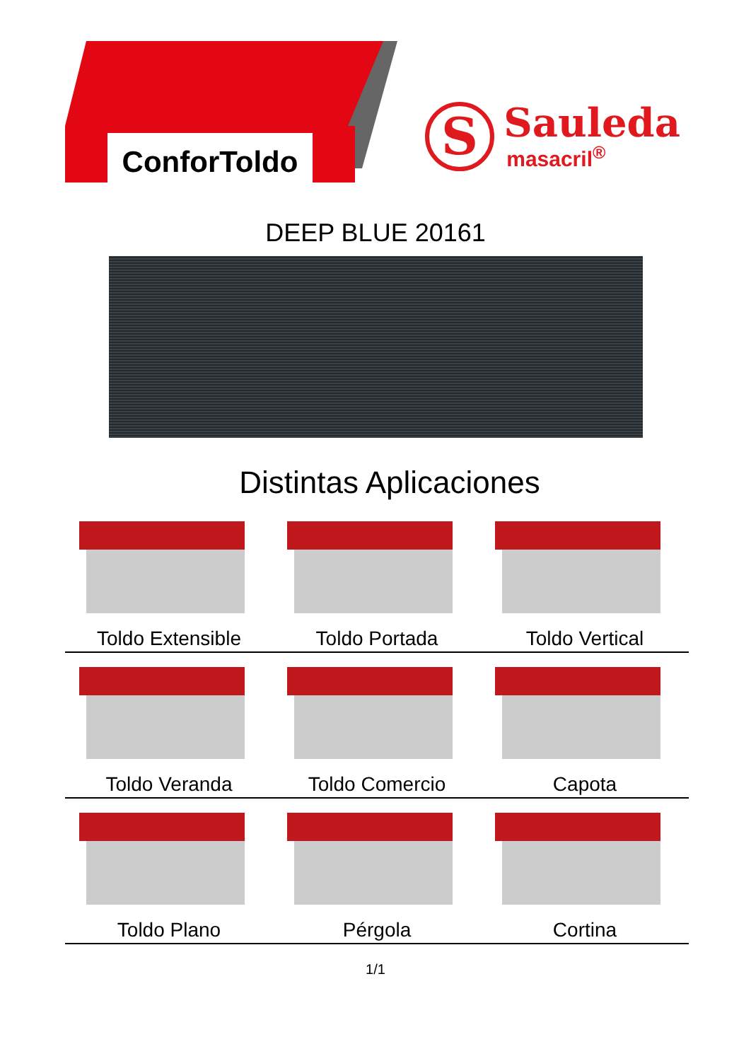ConforToldo
S
Sauleda
masacril<sup>®</sup>
DEEP BLUE 20161
Distintas Aplicaciones
Toldo Extensible Toldo Portada Toldo Vertical
Toldo Veranda Toldo Comercio Capota
Toldo Plano Pérgola Cortina
1/1